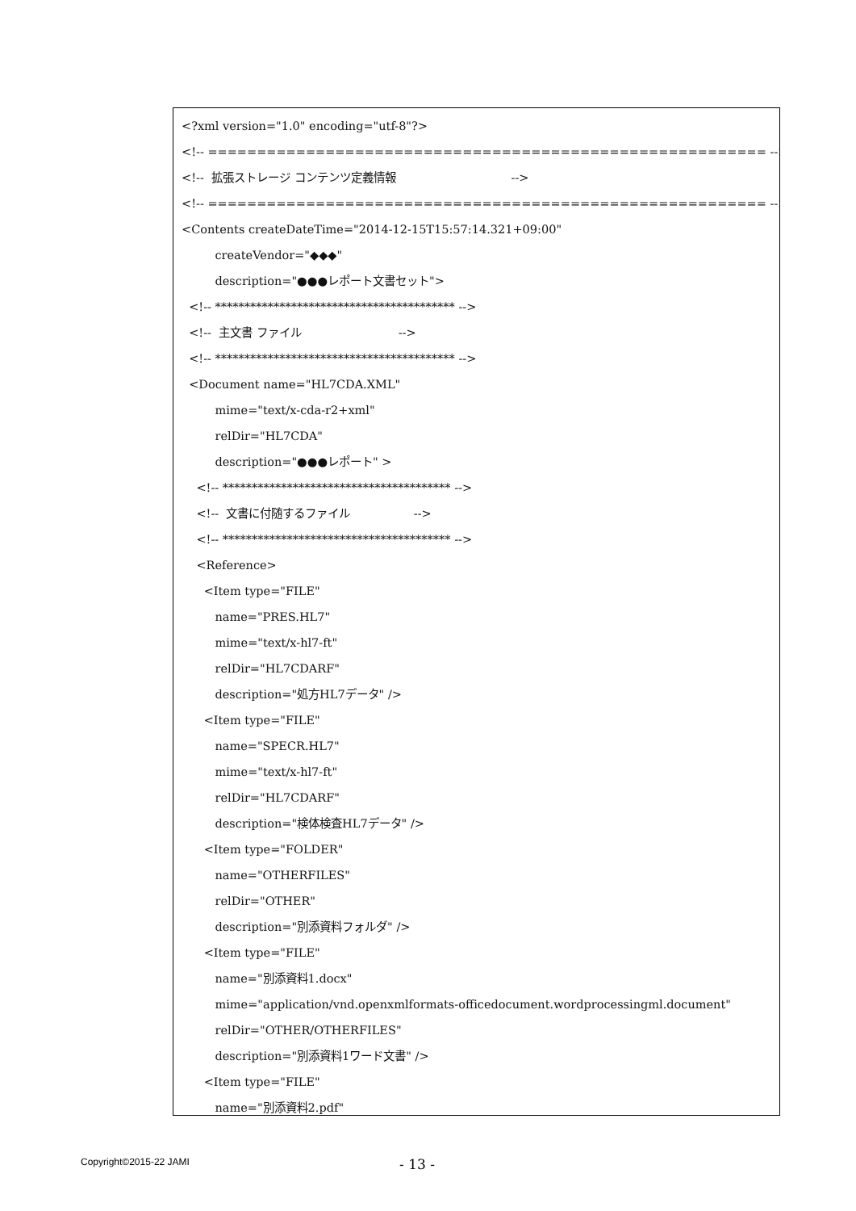<?xml version="1.0" encoding="utf-8"?>
<!-- ========================================================= -->
<!-- 拡張ストレージ コンテンツ定義情報 -->
<!-- ========================================================= -->
<Contents createDateTime="2014-12-15T15:57:14.321+09:00"
createVendor="◆◆◆"
description="●●●レポート文書セット">
<!-- ***************************************** -->
<!-- 主文書 ファイル -->
<!-- ***************************************** -->
<Document name="HL7CDA.XML"
mime="text/x-cda-r2+xml"
relDir="HL7CDA"
description="●●●レポート" >
<!-- *************************************** -->
<!-- 文書に付随するファイル -->
<!-- *************************************** -->
<Reference>
<Item type="FILE"
name="PRES.HL7"
mime="text/x-hl7-ft"
relDir="HL7CDARF"
description="処方HL7データ" />
<Item type="FILE"
name="SPECR.HL7"
mime="text/x-hl7-ft"
relDir="HL7CDARF"
description="検体検査HL7データ" />
<Item type="FOLDER"
name="OTHERFILES"
relDir="OTHER"
description="別添資料フォルダ" />
<Item type="FILE"
name="別添資料1.docx"
mime="application/vnd.openxmlformats-officedocument.wordprocessingml.document"
relDir="OTHER/OTHERFILES"
description="別添資料1ワード文書" />
<Item type="FILE"
name="別添資料2.pdf"
Copyright©2015-22 JAMI
- 13 -